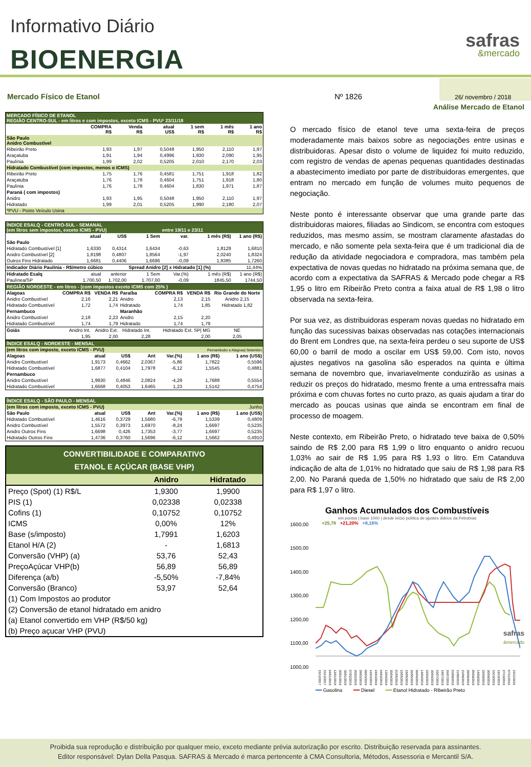Informativo Diário
BIOENERGIA
safras
&mercado
Mercado Físico de Etanol
Nº 1826
26/ novembro / 2018
| MERCADO FÍSICO DE ETANOL REGIÃO CENTRO-SUL - em litros e com impostos, exceto ICMS - PVU¹ 23/11/18 | | | | | | |
| | COMPRA R$ | Venda R$ | atual US$ | 1 sem R$ | 1 mês R$ | 1 ano R$ |
| São Paulo Anidro Combustível | | | | | | |
| Ribeirão Preto | 1,93 | 1,97 | 0,5048 | 1,950 | 2,110 | 1,97 |
| Araçatuba | 1,91 | 1,94 | 0,4996 | 1,930 | 2,090 | 1,95 |
| Paulínia | 1,99 | 2,02 | 0,5205 | 2,010 | 2,170 | 2,03 |
| Hidratado Combustível (com impostos, menos o ICMS) | | | | | | |
| Ribeirão Preto | 1,75 | 1,76 | 0,4581 | 1,751 | 1,918 | 1,82 |
| Araçatuba | 1,76 | 1,78 | 0,4604 | 1,751 | 1,918 | 1,80 |
| Paulínia | 1,76 | 1,78 | 0,4604 | 1,830 | 1,971 | 1,87 |
| Paraná ( com impostos) | | | | | | |
| Anidro | 1,93 | 1,95 | 0,5048 | 1,950 | 2,110 | 1,97 |
| Hidratado | 1,99 | 2,01 | 0,5205 | 1,990 | 2,180 | 2,07 |
| *PVU - Posto Veículo Usina | | | | | | |
| ÍNDICE ESALQ - CENTRO-SUL - SEMANAL (em litros sem impostos, exceto ICMS - PVU) | | | | entre 19/11 e 23/11 | | |
| | atual | US$ | 1 Sem | var. | 1 mês (R$) | 1 ano (R$) |
| São Paulo | | | | | | |
| Hidratado Combustível [1] | 1,6330 | 0,4314 | 1,6434 | -0,63 | 1,8129 | 1,6810 |
| Anidro Combustível [2] | 1,8198 | 0,4807 | 1,8564 | -1,97 | 2,0240 | 1,8324 |
| Outros Fins Hidratado | 1,6681 | 0,4406 | 1,6696 | -0,09 | 1,8385 | 1,7260 |
| Indicador Diário Paulínia - R$/metro cúbico | | | Spread Anidro [2] x Hidratado [1] (%) | | | 11,44% |
| Hidratado Esalq | atual | anterior | 1 Sem | Var.(%) | 1 mês (R$) | 1 ano (R$) |
| Paulínea/SP | 1.700,50 | 1.702,00 | 1.707,00 | -0,09 | 1845,50 | 1744,50 |
| REGIÃO NORDESTE - em litros - (com impostos exceto ICMS com 25% ) | | | | | | |
| Alagoas | COMPRA R$ | VENDA R$ | Paraíba | COMPRA R$ | VENDA R$ | Rio Grande do Norte |
| Anidro Combustível | 2,16 | 2,21 | Anidro | 2,13 | 2,15 | Anidro 2,15 |
| Hidratado Combustível | 1,72 | 1,74 | Hidratado | 1,74 | 1,85 | Hidratado 1,82 |
| Pernambuco | | | Maranhão | | | |
| Anidro Combustível | 2,18 | 2,23 | Anidro | 2,15 | 2,20 | |
| Hidratado Combustível | 1,74 | 1,79 | Hidratado | 1,74 | 1,79 | |
| Goiás | Anidro Int. | Anidro Ext. | Hidratado Int. | Hidratado Ext. SP/ MG | | NE |
| | 1,95 | 2,00 | 2,28 | 2,00 | | 2,05 |
| ÍNDICE ESALQ - NORDESTE - MENSAL | | | | | | |
| (em litros com imposto, exceto ICMS - PVU) | | | | Pernambubo e Alagoas/ Setembro | | |
| Alagoas | atual | US$ | Ant | Var.(%) | 1 ano (R$) | 1 ano (US$) |
| Anidro Combustível | 1,9173 | 0,4662 | 2,0367 | -5,86 | 1,7822 | 0,5596 |
| Hidratado Combustível | 1,6877 | 0,4104 | 1,7978 | -6,12 | 1,5545 | 0,4881 |
| Pernambuco | | | | | | |
| Anidro Combustível | 1,9930 | 0,4846 | 2,0824 | -4,29 | 1,7688 | 0,5554 |
| Hidratado Combustível | 1,6668 | 0,4053 | 1,6465 | 1,23 | 1,5142 | 0,4754 |
| ÍNDICE ESALQ - SÃO PAULO - MENSAL | | | | | | |
| (em litros com imposto, exceto ICMS - PVU) | | | | Junho | | |
| São Paulo | atual | US$ | Ant | Var.(%) | 1 ano (R$) | 1 ano (US$) |
| Hidratado Combustível | 1,4616 | 0,3729 | 1,5680 | -6,79 | 1,5339 | 0,4809 |
| Anidro Combustível | 1,5572 | 0,3973 | 1,6970 | -8,24 | 1,6697 | 0,5235 |
| Anidro Outros Fins | 1,6698 | 0,426 | 1,7353 | -3,77 | 1,6697 | 0,5235 |
| Hidratado Outros Fins | 1,4736 | 0,3760 | 1,5696 | -6,12 | 1,5662 | 0,4910 |
| CONVERTIBILIDADE E COMPARATIVO ETANOL E AÇÚCAR (BASE VHP) | | |
| | Anidro | Hidratado |
| Preço (Spot) (1) R$/L | 1,9300 | 1,9900 |
| PIS (1) | 0,02338 | 0,02338 |
| Cofins (1) | 0,10752 | 0,10752 |
| ICMS | 0,00% | 12% |
| Base (s/imposto) | 1,7991 | 1,6203 |
| Etanol H/A (2) | - | 1,6813 |
| Conversão (VHP) (a) | 53,76 | 52,43 |
| PreçoAçúcar VHP(b) | 56,89 | 56,89 |
| Diferença (a/b) | -5,50% | -7,84% |
| Conversão (Branco) | 53,97 | 52,64 |
| (1) Com Impostos ao produtor | | |
| (2) Conversão de etanol hidratado em anidro | | |
| (a) Etanol convertido em VHP (R$/50 kg) | | |
| (b) Preço açucar VHP (PVU) | | |
Análise Mercado de Etanol
O mercado físico de etanol teve uma sexta-feira de preços moderadamente mais baixos sobre as negociações entre usinas e distribuidoras. Apesar disto o volume de liquidez foi muito reduzido, com registro de vendas de apenas pequenas quantidades destinadas a abastecimento imediato por parte de distribuidoras emergentes, que entram no mercado em função de volumes muito pequenos de negociação.
Neste ponto é interessante observar que uma grande parte das distribuidoras maiores, filiadas ao Sindicom, se encontra com estoques reduzidos, mas mesmo assim, se mostram claramente afastadas do mercado, e não somente pela sexta-feira que é um tradicional dia de redução da atividade negociadora e compradora, mas também pela expectativa de novas quedas no hidratado na próxima semana que, de acordo com a expectativa da SAFRAS & Mercado pode chegar a R$ 1,95 o litro em Ribeirão Preto contra a faixa atual de R$ 1,98 o litro observada na sexta-feira.
Por sua vez, as distribuidoras esperam novas quedas no hidratado em função das sucessivas baixas observadas nas cotações internacionais do Brent em Londres que, na sexta-feira perdeu o seu suporte de US$ 60,00 o barril de modo a oscilar em US$ 59,00. Com isto, novos ajustes negativos na gasolina são esperados na quinta e última semana de novembro que, invariavelmente conduzirão as usinas a reduzir os preços do hidratado, mesmo frente a uma entressafra mais próxima e com chuvas fortes no curto prazo, as quais ajudam a tirar do mercado as poucas usinas que ainda se encontram em final de processo de moagem.
Neste contexto, em Ribeirão Preto, o hidratado teve baixa de 0,50% saindo de R$ 2,00 para R$ 1,99 o litro enquanto o anidro recuou 1,03% ao sair de R$ 1,95 para R$ 1,93 o litro. Em Catanduva indicação de alta de 1,01% no hidratado que saiu de R$ 1,98 para R$ 2,00. No Paraná queda de 1,50% no hidratado que saiu de R$ 2,00 para R$ 1,97 o litro.
Ganhos Acumulados dos Combustíveis
em pontos | base 1000 | desde início política de ajustes diários da Petrobras
1600,00
1500,00
1400,00
1300,00
1200,00
1100,00
1000,00
+25,78 +21,20% +8,16%
safras
&mercado
15/12/2017 23/12/2017 04/01/2018 12/01/2018 20/01/2018 30/01/2018 07/02/2018 20/02/2018 28/02/2018 08/03/2018 16/03/2018 24/03/2018 04/04/2018 12/04/2018 20/04/2018 01/05/2018 10/05/2018 18/05/2018 26/05/2018 06/06/2018 14/06/2018 22/06/2018 30/06/2018 10/07/2018 18/07/2018 26/07/2018 03/08/2018 11/08/2018 21/08/2018 28/08/2018 05/09/2018 14/09/2018 22/09/2018 30/09/2018 10/10/2018 19/10/2018 27/10/2018 07/11/2018 15/11/2018
━━ Gasolina ━━ Diesel ━━ Etanol Hidratado - Ribeirão Preto
Proibida sua reprodução e distribuição por qualquer meio, exceto mediante prévia autorização por escrito. Distribuição reservada para assinantes.
Editor responsável: Dylan Della Pasqua. SAFRAS & Mercado é marca pertencente à CMA Consultoria, Métodos, Assessoria e Mercantil S/A.